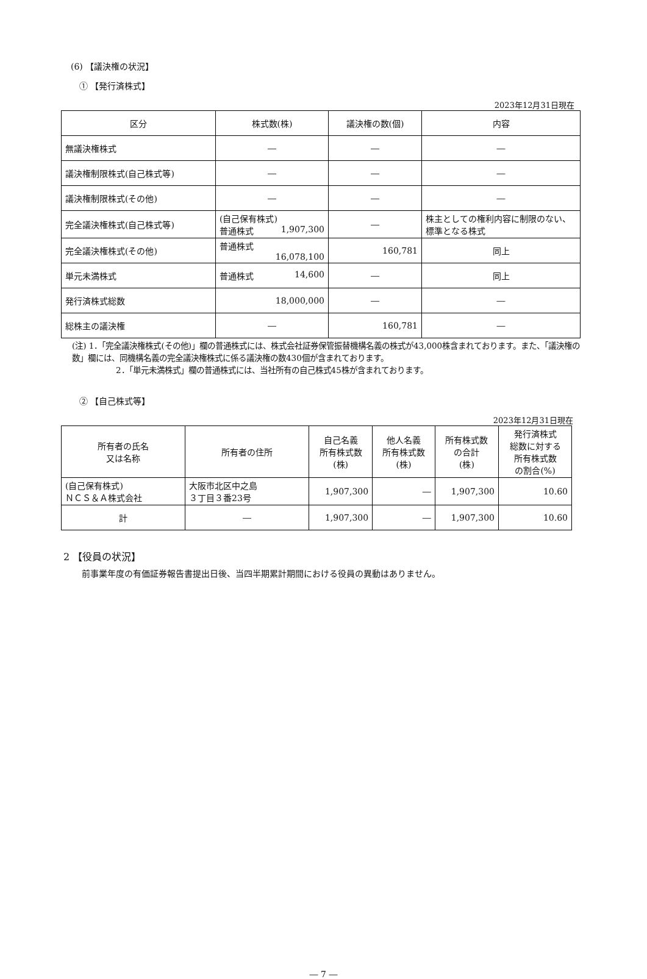(6) 【議決権の状況】
① 【発行済株式】
2023年12月31日現在
| 区分 | 株式数(株) | 議決権の数(個) | 内容 |
| --- | --- | --- | --- |
| 無議決権株式 | ― | ― | ― |
| 議決権制限株式(自己株式等) | ― | ― | ― |
| 議決権制限株式(その他) | ― | ― | ― |
| 完全議決権株式(自己株式等) | (自己保有株式) 普通株式 1,907,300 | ― | 株主としての権利内容に制限のない、標準となる株式 |
| 完全議決権株式(その他) | 普通株式 16,078,100 | 160,781 | 同上 |
| 単元未満株式 | 普通株式 14,600 | ― | 同上 |
| 発行済株式総数 | 18,000,000 | ― | ― |
| 総株主の議決権 | ― | 160,781 | ― |
(注) 1．「完全議決権株式(その他)」欄の普通株式には、株式会社証券保管振替機構名義の株式が43,000株含まれております。また、「議決権の数」欄には、同機構名義の完全議決権株式に係る議決権の数430個が含まれております。
2．「単元未満株式」欄の普通株式には、当社所有の自己株式45株が含まれております。
② 【自己株式等】
2023年12月31日現在
| 所有者の氏名 又は名称 | 所有者の住所 | 自己名義 所有株式数 (株) | 他人名義 所有株式数 (株) | 所有株式数 の合計 (株) | 発行済株式 総数に対する 所有株式数 の割合(%) |
| --- | --- | --- | --- | --- | --- |
| (自己保有株式) ＮＣＳ＆Ａ株式会社 | 大阪市北区中之島 ３丁目３番23号 | 1,907,300 | ― | 1,907,300 | 10.60 |
| 計 | ― | 1,907,300 | ― | 1,907,300 | 10.60 |
2 【役員の状況】
前事業年度の有価証券報告書提出日後、当四半期累計期間における役員の異動はありません。
― 7 ―